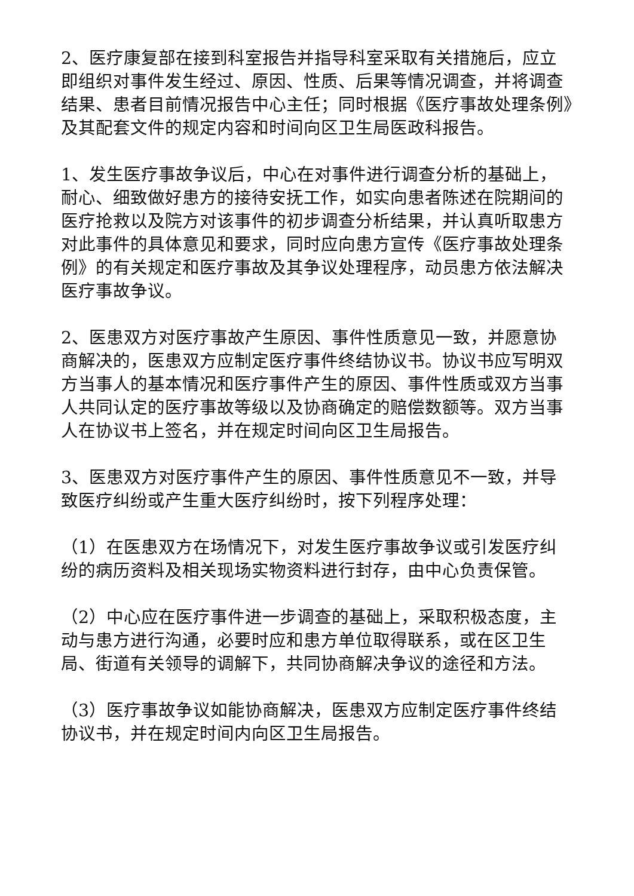2、医疗康复部在接到科室报告并指导科室采取有关措施后，应立即组织对事件发生经过、原因、性质、后果等情况调查，并将调查结果、患者目前情况报告中心主任；同时根据《医疗事故处理条例》及其配套文件的规定内容和时间向区卫生局医政科报告。
1、发生医疗事故争议后，中心在对事件进行调查分析的基础上，耐心、细致做好患方的接待安抚工作，如实向患者陈述在院期间的医疗抢救以及院方对该事件的初步调查分析结果，并认真听取患方对此事件的具体意见和要求，同时应向患方宣传《医疗事故处理条例》的有关规定和医疗事故及其争议处理程序，动员患方依法解决医疗事故争议。
2、医患双方对医疗事故产生原因、事件性质意见一致，并愿意协商解决的，医患双方应制定医疗事件终结协议书。协议书应写明双方当事人的基本情况和医疗事件产生的原因、事件性质或双方当事人共同认定的医疗事故等级以及协商确定的赔偿数额等。双方当事人在协议书上签名，并在规定时间向区卫生局报告。
3、医患双方对医疗事件产生的原因、事件性质意见不一致，并导致医疗纠纷或产生重大医疗纠纷时，按下列程序处理：
（1）在医患双方在场情况下，对发生医疗事故争议或引发医疗纠纷的病历资料及相关现场实物资料进行封存，由中心负责保管。
（2）中心应在医疗事件进一步调查的基础上，采取积极态度，主动与患方进行沟通，必要时应和患方单位取得联系，或在区卫生局、街道有关领导的调解下，共同协商解决争议的途径和方法。
（3）医疗事故争议如能协商解决，医患双方应制定医疗事件终结协议书，并在规定时间内向区卫生局报告。